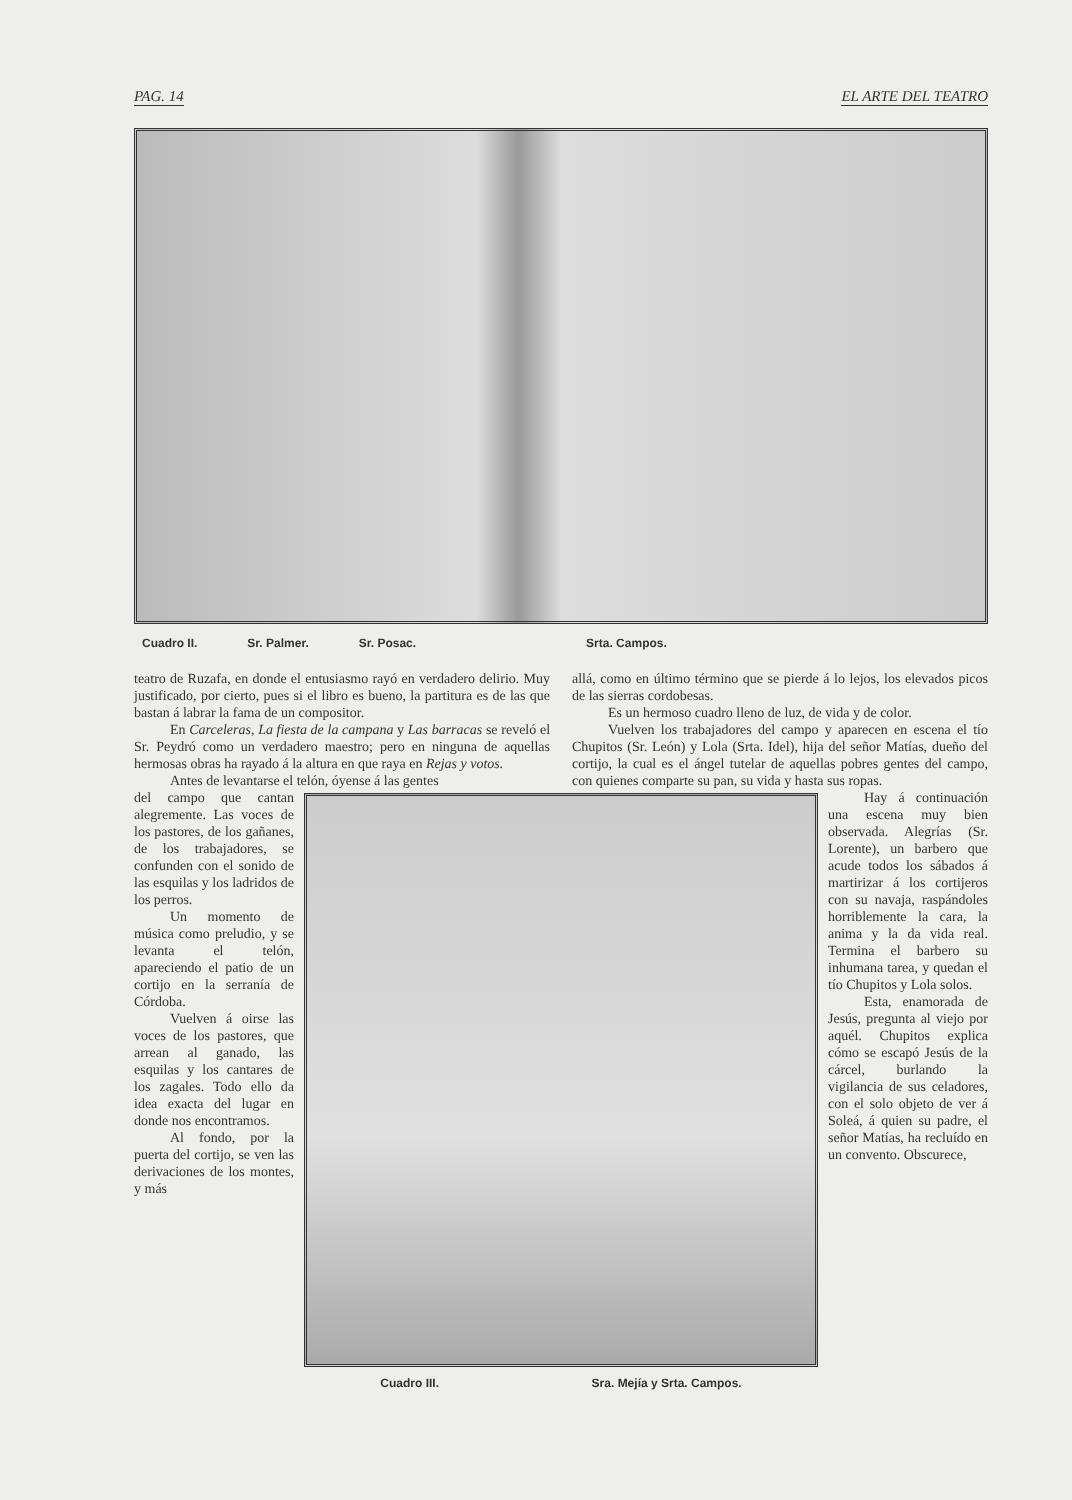PAG. 14 EL ARTE DEL TEATRO
Cuadro II. Sr. Palmer. Sr. Posac. Srta. Campos.
teatro de Ruzafa, en donde el entusiasmo rayó en verdadero delirio. Muy justificado, por cierto, pues si el libro es bueno, la partitura es de las que bastan á labrar la fama de un compositor.
En Carceleras, La fiesta de la campana y Las barracas se reveló el Sr. Peydró como un verdadero maestro; pero en ninguna de aquellas hermosas obras ha rayado á la altura en que raya en Rejas y votos.
Antes de levantarse el telón, óyense á las gentes
allá, como en último término que se pierde á lo lejos, los elevados picos de las sierras cordobesas.
Es un hermoso cuadro lleno de luz, de vida y de color.
Vuelven los trabajadores del campo y aparecen en escena el tío Chupitos (Sr. León) y Lola (Srta. Idel), hija del señor Matías, dueño del cortijo, la cual es el ángel tutelar de aquellas pobres gentes del campo, con quienes comparte su pan, su vida y hasta sus ropas.
del campo que cantan alegremente. Las voces de los pastores, de los gañanes, de los trabajadores, se confunden con el sonido de las esquilas y los ladridos de los perros.
Un momento de música como preludio, y se levanta el telón, apareciendo el patio de un cortijo en la serranía de Córdoba.
Vuelven á oirse las voces de los pastores, que arrean al ganado, las esquilas y los cantares de los zagales. Todo ello da idea exacta del lugar en donde nos encontramos.
Al fondo, por la puerta del cortijo, se ven las derivaciones de los montes, y más
Cuadro III. Sra. Mejía y Srta. Campos.
Hay á continuación una escena muy bien observada. Alegrías (Sr. Lorente), un barbero que acude todos los sábados á martirizar á los cortijeros con su navaja, raspándoles horriblemente la cara, la anima y la da vida real. Termina el barbero su inhumana tarea, y quedan el tío Chupitos y Lola solos.
Esta, enamorada de Jesús, pregunta al viejo por aquél. Chupitos explica cómo se escapó Jesús de la cárcel, burlando la vigilancia de sus celadores, con el solo objeto de ver á Soleá, á quien su padre, el señor Matías, ha recluído en un convento. Obscurece,